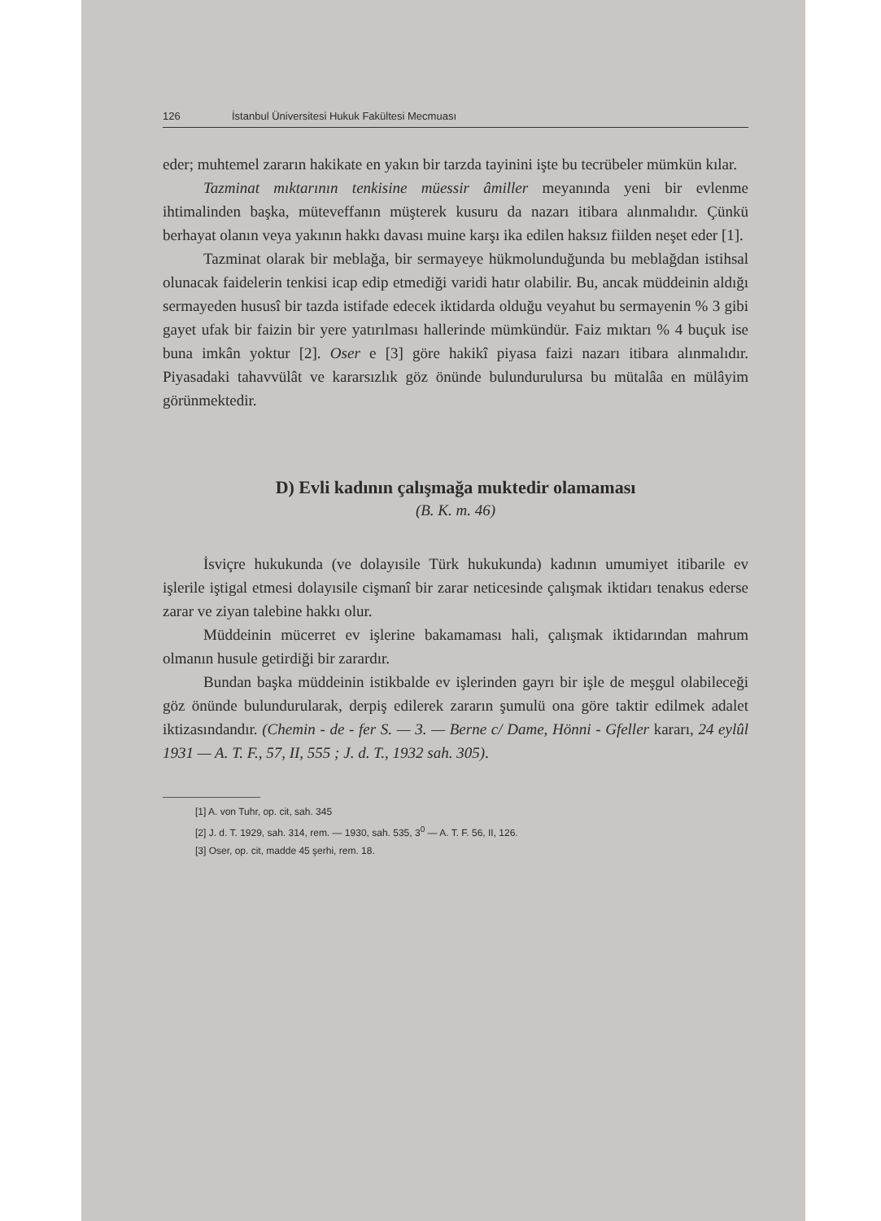126 İstanbul Üniversitesi Hukuk Fakültesi Mecmuası
eder; muhtemel zararın hakikate en yakın bir tarzda tayinini işte bu tecrübeler mümkün kılar.
Tazminat mıktarının tenkisine müessir âmiller meyanında yeni bir evlenme ihtimalinden başka, müteveffanın müşterek kusuru da nazarı itibara alınmalıdır. Çünkü berhayat olanın veya yakının hakkı davası muine karşı ika edilen haksız fiilden neşet eder [1].
Tazminat olarak bir meblağa, bir sermayeye hükmolunduğunda bu meblağdan istihsal olunacak faidelerin tenkisi icap edip etmediği varidi hatır olabilir. Bu, ancak müddeinin aldığı sermayeden hususî bir tazda istifade edecek iktidarda olduğu veyahut bu sermayenin % 3 gibi gayet ufak bir faizin bir yere yatırılması hallerinde mümkündür. Faiz mıktarı % 4 buçuk ise buna imkân yoktur [2]. Oser e [3] göre hakikî piyasa faizi nazarı itibara alınmalıdır. Piyasadaki tahavvülât ve kararsızlık göz önünde bulundurulursa bu mütalâa en mülâyim görünmektedir.
D) Evli kadının çalışmağa muktedir olamaması
(B. K. m. 46)
İsviçre hukukunda (ve dolayısile Türk hukukunda) kadının umumiyet itibarile ev işlerile iştigal etmesi dolayısile cişmanî bir zarar neticesinde çalışmak iktidarı tenakus ederse zarar ve ziyan talebine hakkı olur.
Müddeinin mücerret ev işlerine bakamaması hali, çalışmak iktidarından mahrum olmanın husule getirdiği bir zarardır.
Bundan başka müddeinin istikbalde ev işlerinden gayrı bir işle de meşgul olabileceği göz önünde bulundurularak, derpiş edilerek zararın şumulü ona göre taktir edilmek adalet iktizasındandır. (Chemin - de - fer S. — 3. — Berne c/ Dame, Hönni - Gfeller kararı, 24 eylûl 1931 — A. T. F., 57, II, 555 ; J. d. T., 1932 sah. 305).
[1] A. von Tuhr, op. cit, sah. 345
[2] J. d. T. 1929, sah. 314, rem. — 1930, sah. 535, 3<sup>0</sup> — A. T. F. 56, II, 126.
[3] Oser, op. cit, madde 45 şerhi, rem. 18.